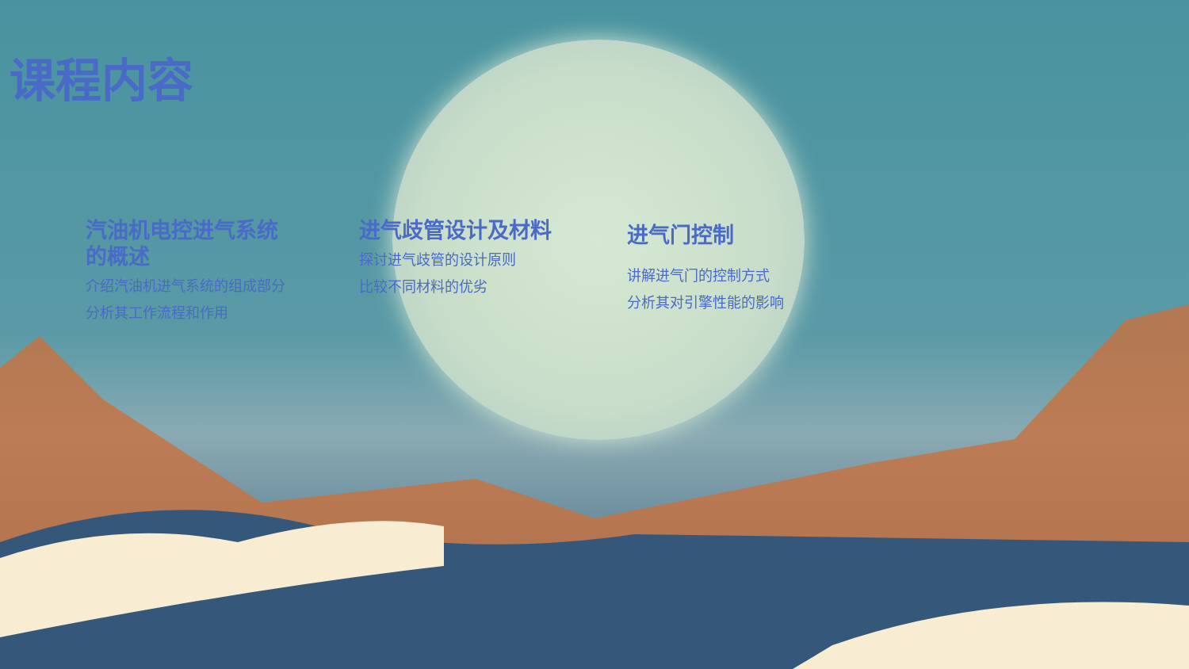课程内容
汽油机电控进气系统的概述
介绍汽油机进气系统的组成部分
分析其工作流程和作用
进气歧管设计及材料
探讨进气歧管的设计原则
比较不同材料的优劣
进气门控制
讲解进气门的控制方式
分析其对引擎性能的影响